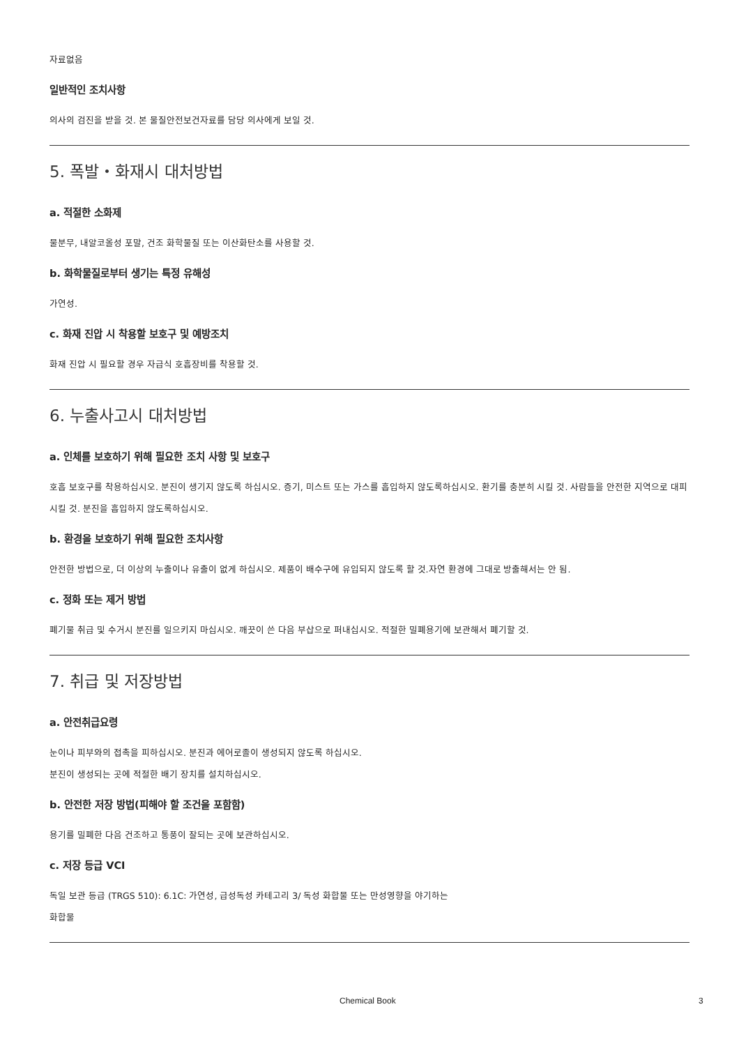자료없음
일반적인 조치사항
의사의 검진을 받을 것. 본 물질안전보건자료를 담당 의사에게 보일 것.
5. 폭발・화재시 대처방법
a. 적절한 소화제
물분무, 내알코올성 포말, 건조 화학물질 또는 이산화탄소를 사용할 것.
b. 화학물질로부터 생기는 특정 유해성
가연성.
c. 화재 진압 시 착용할 보호구 및 예방조치
화재 진압 시 필요할 경우 자급식 호흡장비를 착용할 것.
6. 누출사고시 대처방법
a. 인체를 보호하기 위해 필요한 조치 사항 및 보호구
호흡 보호구를 착용하십시오. 분진이 생기지 않도록 하십시오. 증기, 미스트 또는 가스를 흡입하지 않도록하십시오. 환기를 충분히 시킬 것. 사람들을 안전한 지역으로 대피시킬 것. 분진을 흡입하지 않도록하십시오.
b. 환경을 보호하기 위해 필요한 조치사항
안전한 방법으로, 더 이상의 누출이나 유출이 없게 하십시오. 제품이 배수구에 유입되지 않도록 할 것.자연 환경에 그대로 방출해서는 안 됨.
c. 정화 또는 제거 방법
폐기물 취급 및 수거시 분진를 일으키지 마십시오. 깨끗이 쓴 다음 부삽으로 퍼내십시오. 적절한 밀폐용기에 보관해서 폐기할 것.
7. 취급 및 저장방법
a. 안전취급요령
눈이나 피부와의 접촉을 피하십시오. 분진과 에어로졸이 생성되지 않도록 하십시오.
분진이 생성되는 곳에 적절한 배기 장치를 설치하십시오.
b. 안전한 저장 방법(피해야 할 조건을 포함함)
용기를 밀폐한 다음 건조하고 통풍이 잘되는 곳에 보관하십시오.
c. 저장 등급 VCI
독일 보관 등급 (TRGS 510): 6.1C: 가연성, 급성독성 카테고리 3/ 독성 화합물 또는 만성영향을 야기하는
화합물
Chemical Book 3